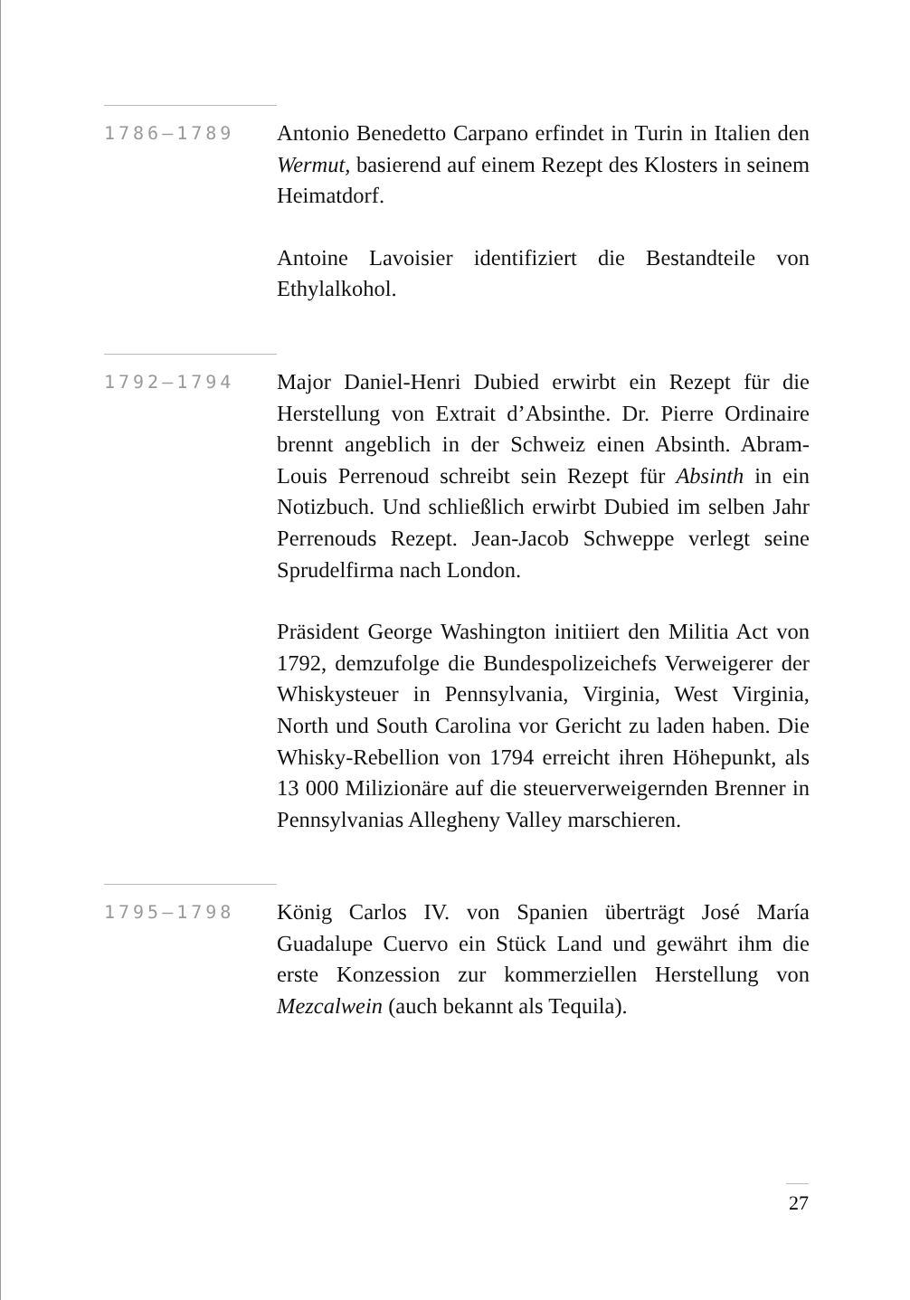1786–1789
Antonio Benedetto Carpano erfindet in Turin in Italien den Wermut, basierend auf einem Rezept des Klosters in seinem Heimatdorf.
Antoine Lavoisier identifiziert die Bestandteile von Ethylalkohol.
1792–1794
Major Daniel-Henri Dubied erwirbt ein Rezept für die Herstellung von Extrait d’Absinthe. Dr. Pierre Ordinaire brennt angeblich in der Schweiz einen Absinth. Abram-Louis Perrenoud schreibt sein Rezept für Absinth in ein Notizbuch. Und schließlich erwirbt Dubied im selben Jahr Perrenouds Rezept. Jean-Jacob Schweppe verlegt seine Sprudelfirma nach London.
Präsident George Washington initiiert den Militia Act von 1792, demzufolge die Bundespolizeichefs Verweigerer der Whiskysteuer in Pennsylvania, Virginia, West Virginia, North und South Carolina vor Gericht zu laden haben. Die Whisky-Rebellion von 1794 erreicht ihren Höhepunkt, als 13 000 Milizionäre auf die steuerverweigernden Brenner in Pennsylvanias Allegheny Valley marschieren.
1795–1798
König Carlos IV. von Spanien überträgt José María Guadalupe Cuervo ein Stück Land und gewährt ihm die erste Konzession zur kommerziellen Herstellung von Mezcalwein (auch bekannt als Tequila).
27